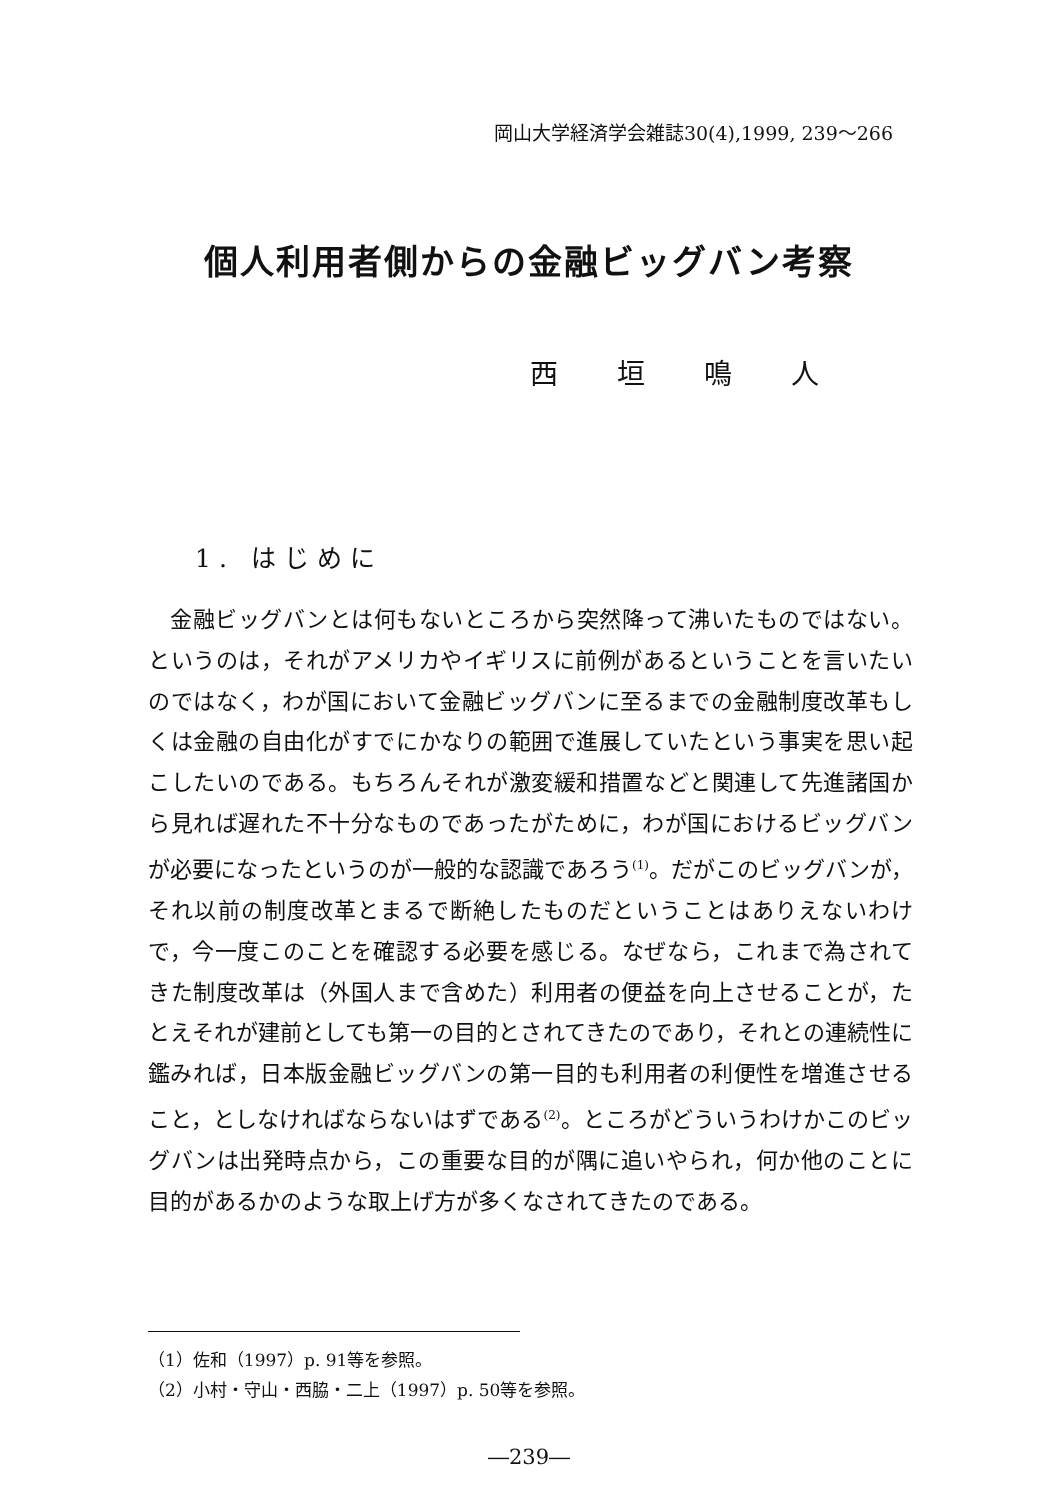岡山大学経済学会雑誌30(4),1999, 239～266
個人利用者側からの金融ビッグバン考察
西 垣 鳴 人
1. はじめに
金融ビッグバンとは何もないところから突然降って沸いたものではない。というのは，それがアメリカやイギリスに前例があるということを言いたいのではなく，わが国において金融ビッグバンに至るまでの金融制度改革もしくは金融の自由化がすでにかなりの範囲で進展していたという事実を思い起こしたいのである。もちろんそれが激変緩和措置などと関連して先進諸国から見れば遅れた不十分なものであったがために，わが国におけるビッグバンが必要になったというのが一般的な認識であろう<sup>(1)</sup>。だがこのビッグバンが，それ以前の制度改革とまるで断絶したものだということはありえないわけで，今一度このことを確認する必要を感じる。なぜなら，これまで為されてきた制度改革は（外国人まで含めた）利用者の便益を向上させることが，たとえそれが建前としても第一の目的とされてきたのであり，それとの連続性に鑑みれば，日本版金融ビッグバンの第一目的も利用者の利便性を増進させること，としなければならないはずである<sup>(2)</sup>。ところがどういうわけかこのビッグバンは出発時点から，この重要な目的が隅に追いやられ，何か他のことに目的があるかのような取上げ方が多くなされてきたのである。
（1）佐和（1997）p. 91等を参照。
（2）小村・守山・西脇・二上（1997）p. 50等を参照。
―239―